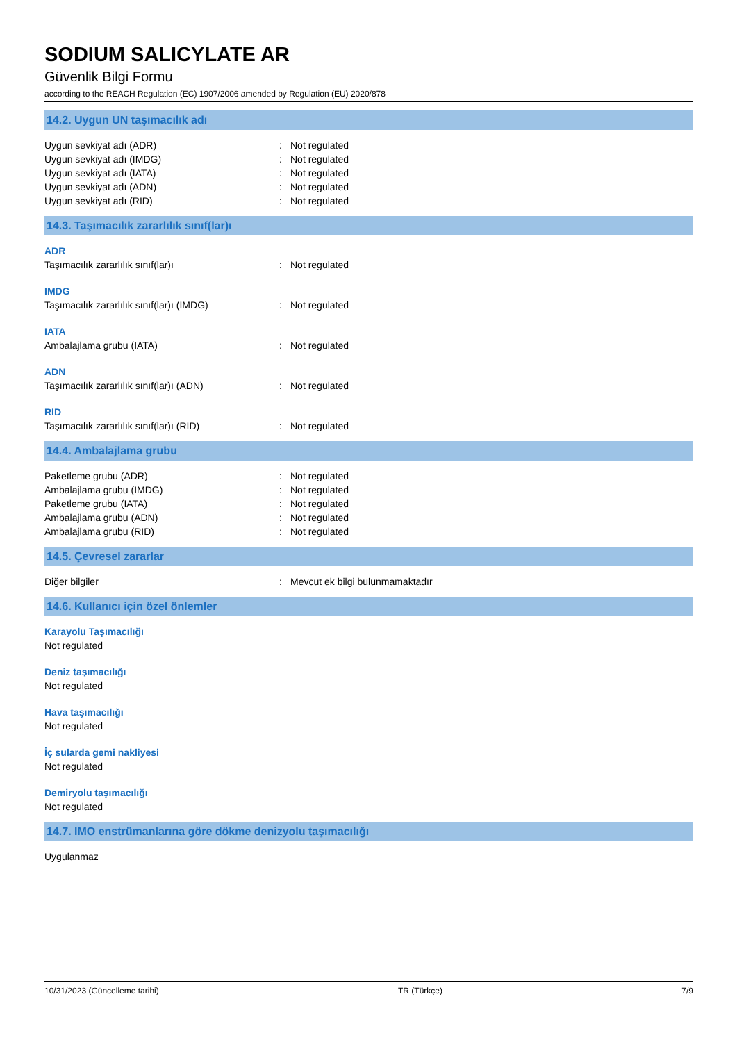SODIUM SALICYLATE AR
Güvenlik Bilgi Formu
according to the REACH Regulation (EC) 1907/2006 amended by Regulation (EU) 2020/878
14.2. Uygun UN taşımacılık adı
Uygun sevkiyat adı (ADR): Not regulated
Uygun sevkiyat adı (IMDG): Not regulated
Uygun sevkiyat adı (IATA): Not regulated
Uygun sevkiyat adı (ADN): Not regulated
Uygun sevkiyat adı (RID): Not regulated
14.3. Taşımacılık zararlılık sınıf(lar)ı
ADR
Taşımacılık zararlılık sınıf(lar)ı: Not regulated
IMDG
Taşımacılık zararlılık sınıf(lar)ı (IMDG): Not regulated
IATA
Ambalajlama grubu (IATA): Not regulated
ADN
Taşımacılık zararlılık sınıf(lar)ı (ADN): Not regulated
RID
Taşımacılık zararlılık sınıf(lar)ı (RID): Not regulated
14.4. Ambalajlama grubu
Paketleme grubu (ADR): Not regulated
Ambalajlama grubu (IMDG): Not regulated
Paketleme grubu (IATA): Not regulated
Ambalajlama grubu (ADN): Not regulated
Ambalajlama grubu (RID): Not regulated
14.5. Çevresel zararlar
Diğer bilgiler: Mevcut ek bilgi bulunmamaktadır
14.6. Kullanıcı için özel önlemler
Karayolu Taşımacılığı
Not regulated
Deniz taşımacılığı
Not regulated
Hava taşımacılığı
Not regulated
İç sularda gemi nakliyesi
Not regulated
Demiryolu taşımacılığı
Not regulated
14.7. IMO enstrümanlarına göre dökme denizyolu taşımacılığı
Uygulanmaz
10/31/2023 (Güncelleme tarihi) TR (Türkçe) 7/9